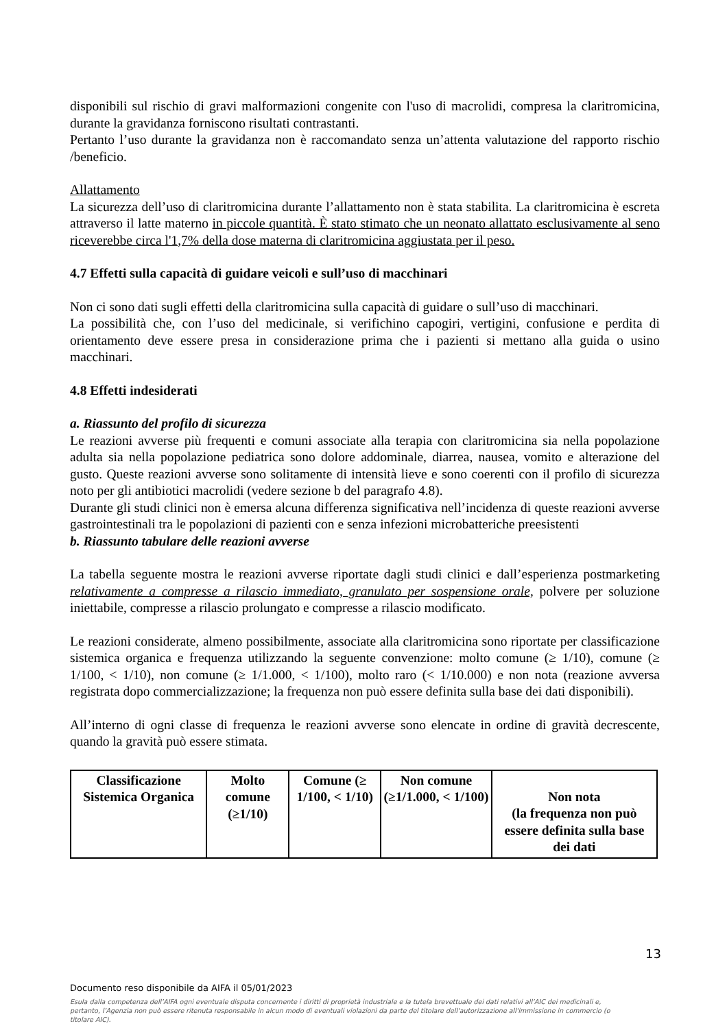disponibili sul rischio di gravi malformazioni congenite con l'uso di macrolidi, compresa la claritromicina, durante la gravidanza forniscono risultati contrastanti.
Pertanto l’uso durante la gravidanza non è raccomandato senza un’attenta valutazione del rapporto rischio /beneficio.
Allattamento
La sicurezza dell’uso di claritromicina durante l’allattamento non è stata stabilita. La claritromicina è escreta attraverso il latte materno in piccole quantità. È stato stimato che un neonato allattato esclusivamente al seno riceverebbe circa l'1,7% della dose materna di claritromicina aggiustata per il peso.
4.7 Effetti sulla capacità di guidare veicoli e sull’uso di macchinari
Non ci sono dati sugli effetti della claritromicina sulla capacità di guidare o sull’uso di macchinari.
La possibilità che, con l’uso del medicinale, si verifichino capogiri, vertigini, confusione e perdita di orientamento deve essere presa in considerazione prima che i pazienti si mettano alla guida o usino macchinari.
4.8 Effetti indesiderati
a. Riassunto del profilo di sicurezza
Le reazioni avverse più frequenti e comuni associate alla terapia con claritromicina sia nella popolazione adulta sia nella popolazione pediatrica sono dolore addominale, diarrea, nausea, vomito e alterazione del gusto. Queste reazioni avverse sono solitamente di intensità lieve e sono coerenti con il profilo di sicurezza noto per gli antibiotici macrolidi (vedere sezione b del paragrafo 4.8).
Durante gli studi clinici non è emersa alcuna differenza significativa nell’incidenza di queste reazioni avverse gastrointestinali tra le popolazioni di pazienti con e senza infezioni microbatteriche preesistenti
b. Riassunto tabulare delle reazioni avverse
La tabella seguente mostra le reazioni avverse riportate dagli studi clinici e dall’esperienza postmarketing relativamente a compresse a rilascio immediato, granulato per sospensione orale, polvere per soluzione iniettabile, compresse a rilascio prolungato e compresse a rilascio modificato.
Le reazioni considerate, almeno possibilmente, associate alla claritromicina sono riportate per classificazione sistemica organica e frequenza utilizzando la seguente convenzione: molto comune (≥ 1/10), comune (≥ 1/100, < 1/10), non comune (≥ 1/1.000, < 1/100), molto raro (< 1/10.000) e non nota (reazione avversa registrata dopo commercializzazione; la frequenza non può essere definita sulla base dei dati disponibili).
All’interno di ogni classe di frequenza le reazioni avverse sono elencate in ordine di gravità decrescente, quando la gravità può essere stimata.
| Classificazione Sistemica Organica | Molto comune (≥1/10) | Comune (≥ 1/100, < 1/10) | Non comune (≥1/1.000, < 1/100) | Non nota (la frequenza non può essere definita sulla base dei dati |
13
Documento reso disponibile da AIFA il 05/01/2023
Esula dalla competenza dell’AIFA ogni eventuale disputa concernente i diritti di proprietà industriale e la tutela brevettuale dei dati relativi all’AIC dei medicinali e, pertanto, l’Agenzia non può essere ritenuta responsabile in alcun modo di eventuali violazioni da parte del titolare dell'autorizzazione all'immissione in commercio (o titolare AIC).